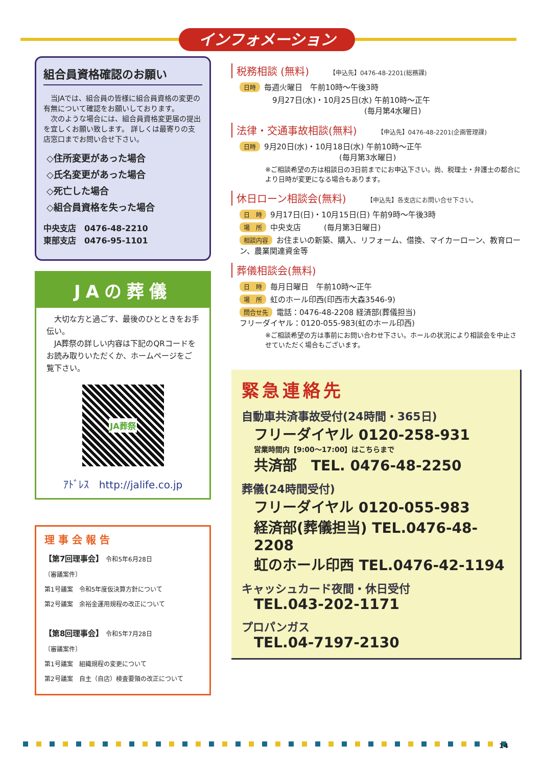インフォメーション
組合員資格確認のお願い
　当JAでは、組合員の皆様に組合員資格の変更の有無について確認をお願いしております。
　次のような場合には、組合員資格変更届の提出を宜しくお願い致します。 詳しくは最寄りの支店窓口までお問い合せ下さい。
◇住所変更があった場合
◇氏名変更があった場合
◇死亡した場合
◇組合員資格を失った場合
中央支店　0476-48-2210
東部支店　0476-95-1101
JAの葬儀
　大切な方と過ごす、最後のひとときをお手伝い。
　JA葬祭の詳しい内容は下記のQRコードをお読み取りいただくか、ホームページをご覧下さい。
JA葬祭
ｱﾄﾞﾚｽ　http://jalife.co.jp
理 事 会 報 告
【第7回理事会】　令和5年6月28日
〔審議案件〕
第1号議案　令和5年度仮決算方針について
第2号議案　余裕金運用規程の改正について
【第8回理事会】　令和5年7月28日
〔審議案件〕
第1号議案　組織規程の変更について
第2号議案　自主（自店）検査要領の改正について
税務相談 (無料) 【申込先】0476-48-2201(総務課)
日時 毎週火曜日　午前10時～午後3時
9月27日(水)・10月25日(水) 午前10時～正午
　　　　　　　　　　　　(毎月第4水曜日)
法律・交通事故相談(無料) 【申込先】0476-48-2201(企画管理課)
日時 9月20日(水)・10月18日(水) 午前10時～正午
　　　　　　　　　　　　　(毎月第3水曜日)
※ご相談希望の方は相談日の3日前までにお申込下さい。尚、税理士・弁護士の都合により日時が変更になる場合もあります。
休日ローン相談会(無料) 【申込先】各支店にお問い合せ下さい。
日　時 9月17日(日)・10月15日(日) 午前9時～午後3時
場　所 中央支店　　　(毎月第3日曜日)
相談内容 お住まいの新築、購入、リフォーム、借換、マイカーローン、教育ローン、農業関連資金等
葬儀相談会(無料)
日　時 毎月日曜日　午前10時～正午
場　所 虹のホール印西(印西市大森3546-9)
問合せ先 電話：0476-48-2208 経済部(葬儀担当)
フリーダイヤル：0120-055-983(虹のホール印西)
※ご相談希望の方は事前にお問い合わせ下さい。ホールの状況により相談会を中止させていただく場合もございます。
緊急連絡先
自動車共済事故受付(24時間・365日)
フリーダイヤル 0120-258-931
営業時間内【9:00～17:00】はこちらまで
共済部　TEL. 0476-48-2250
葬儀(24時間受付)
フリーダイヤル 0120-055-983
経済部(葬儀担当) TEL.0476-48-2208
虹のホール印西 TEL.0476-42-1194
キャッシュカード夜間・休日受付
TEL.043-202-1171
プロパンガス
TEL.04-7197-2130
14